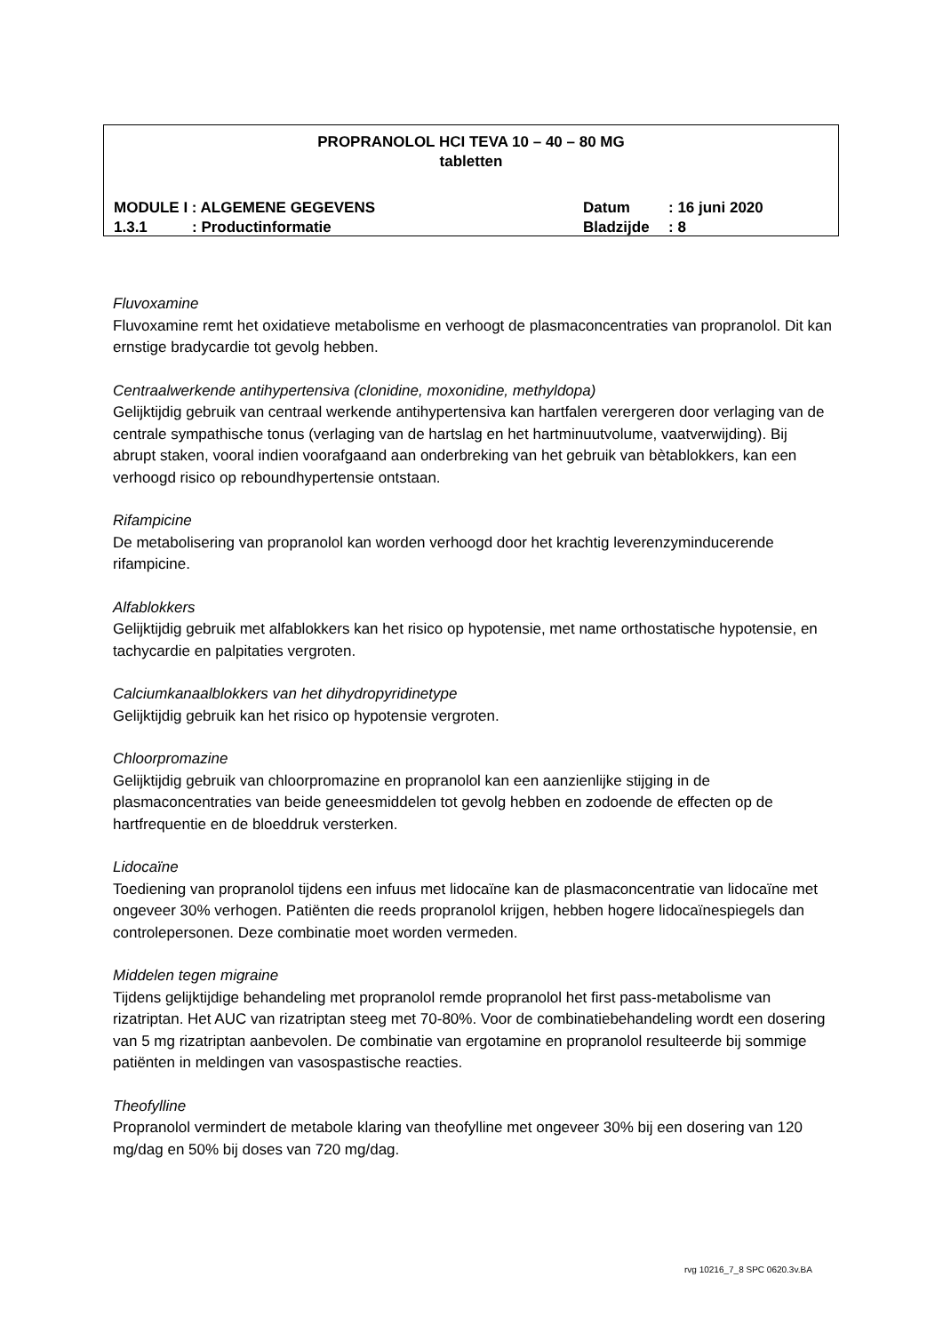PROPRANOLOL HCI TEVA 10 – 40 – 80 MG
tabletten
MODULE I : ALGEMENE GEGEVENS Datum: 16 juni 2020
1.3.1: Productinformatie Bladzijde: 8
Fluvoxamine
Fluvoxamine remt het oxidatieve metabolisme en verhoogt de plasmaconcentraties van propranolol. Dit kan ernstige bradycardie tot gevolg hebben.
Centraalwerkende antihypertensiva (clonidine, moxonidine, methyldopa)
Gelijktijdig gebruik van centraal werkende antihypertensiva kan hartfalen verergeren door verlaging van de centrale sympathische tonus (verlaging van de hartslag en het hartminuutvolume, vaatverwijding). Bij abrupt staken, vooral indien voorafgaand aan onderbreking van het gebruik van bètablokkers, kan een verhoogd risico op reboundhypertensie ontstaan.
Rifampicine
De metabolisering van propranolol kan worden verhoogd door het krachtig leverenzyminducerende rifampicine.
Alfablokkers
Gelijktijdig gebruik met alfablokkers kan het risico op hypotensie, met name orthostatische hypotensie, en tachycardie en palpitaties vergroten.
Calciumkanaalblokkers van het dihydropyridinetype
Gelijktijdig gebruik kan het risico op hypotensie vergroten.
Chloorpromazine
Gelijktijdig gebruik van chloorpromazine en propranolol kan een aanzienlijke stijging in de plasmaconcentraties van beide geneesmiddelen tot gevolg hebben en zodoende de effecten op de hartfrequentie en de bloeddruk versterken.
Lidocaïne
Toediening van propranolol tijdens een infuus met lidocaïne kan de plasmaconcentratie van lidocaïne met ongeveer 30% verhogen. Patiënten die reeds propranolol krijgen, hebben hogere lidocaïnespiegels dan controlepersonen. Deze combinatie moet worden vermeden.
Middelen tegen migraine
Tijdens gelijktijdige behandeling met propranolol remde propranolol het first pass-metabolisme van rizatriptan. Het AUC van rizatriptan steeg met 70-80%. Voor de combinatiebehandeling wordt een dosering van 5 mg rizatriptan aanbevolen. De combinatie van ergotamine en propranolol resulteerde bij sommige patiënten in meldingen van vasospastische reacties.
Theofylline
Propranolol vermindert de metabole klaring van theofylline met ongeveer 30% bij een dosering van 120 mg/dag en 50% bij doses van 720 mg/dag.
rvg 10216_7_8 SPC 0620.3v.BA